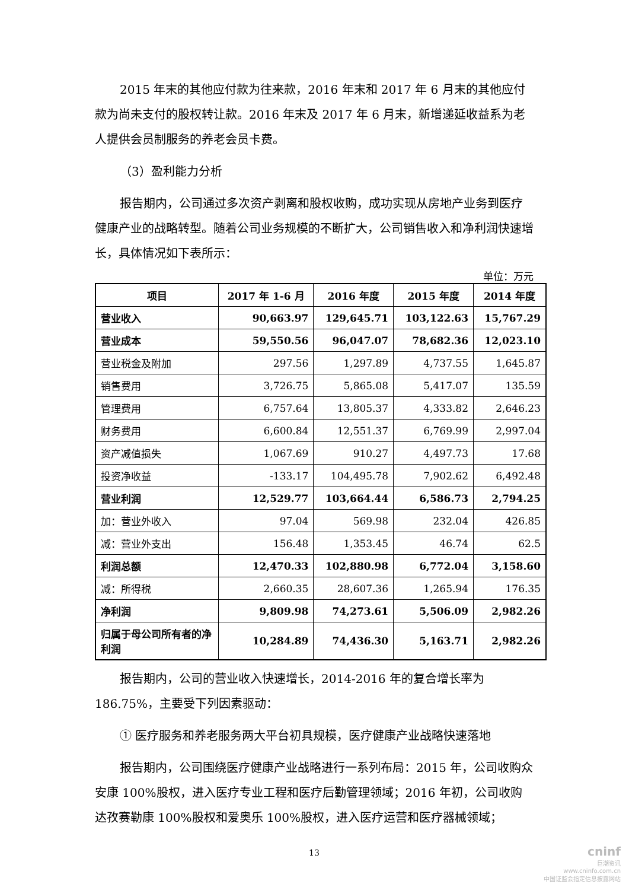2015 年末的其他应付款为往来款，2016 年末和 2017 年 6 月末的其他应付款为尚未支付的股权转让款。2016 年末及 2017 年 6 月末，新增递延收益系为老人提供会员制服务的养老会员卡费。
（3）盈利能力分析
报告期内，公司通过多次资产剥离和股权收购，成功实现从房地产业务到医疗健康产业的战略转型。随着公司业务规模的不断扩大，公司销售收入和净利润快速增长，具体情况如下表所示：
单位：万元
| 项目 | 2017 年 1-6 月 | 2016 年度 | 2015 年度 | 2014 年度 |
| --- | --- | --- | --- | --- |
| 营业收入 | 90,663.97 | 129,645.71 | 103,122.63 | 15,767.29 |
| 营业成本 | 59,550.56 | 96,047.07 | 78,682.36 | 12,023.10 |
| 营业税金及附加 | 297.56 | 1,297.89 | 4,737.55 | 1,645.87 |
| 销售费用 | 3,726.75 | 5,865.08 | 5,417.07 | 135.59 |
| 管理费用 | 6,757.64 | 13,805.37 | 4,333.82 | 2,646.23 |
| 财务费用 | 6,600.84 | 12,551.37 | 6,769.99 | 2,997.04 |
| 资产减值损失 | 1,067.69 | 910.27 | 4,497.73 | 17.68 |
| 投资净收益 | -133.17 | 104,495.78 | 7,902.62 | 6,492.48 |
| 营业利润 | 12,529.77 | 103,664.44 | 6,586.73 | 2,794.25 |
| 加：营业外收入 | 97.04 | 569.98 | 232.04 | 426.85 |
| 减：营业外支出 | 156.48 | 1,353.45 | 46.74 | 62.5 |
| 利润总额 | 12,470.33 | 102,880.98 | 6,772.04 | 3,158.60 |
| 减：所得税 | 2,660.35 | 28,607.36 | 1,265.94 | 176.35 |
| 净利润 | 9,809.98 | 74,273.61 | 5,506.09 | 2,982.26 |
| 归属于母公司所有者的净利润 | 10,284.89 | 74,436.30 | 5,163.71 | 2,982.26 |
报告期内，公司的营业收入快速增长，2014-2016 年的复合增长率为 186.75%，主要受下列因素驱动：
① 医疗服务和养老服务两大平台初具规模，医疗健康产业战略快速落地
报告期内，公司围绕医疗健康产业战略进行一系列布局：2015 年，公司收购众安康 100%股权，进入医疗专业工程和医疗后勤管理领域；2016 年初，公司收购达孜赛勒康 100%股权和爱奥乐 100%股权，进入医疗运营和医疗器械领域；
13
cninf
巨潮资讯
www.cninfo.com.cn
中国证监会指定信息披露网站